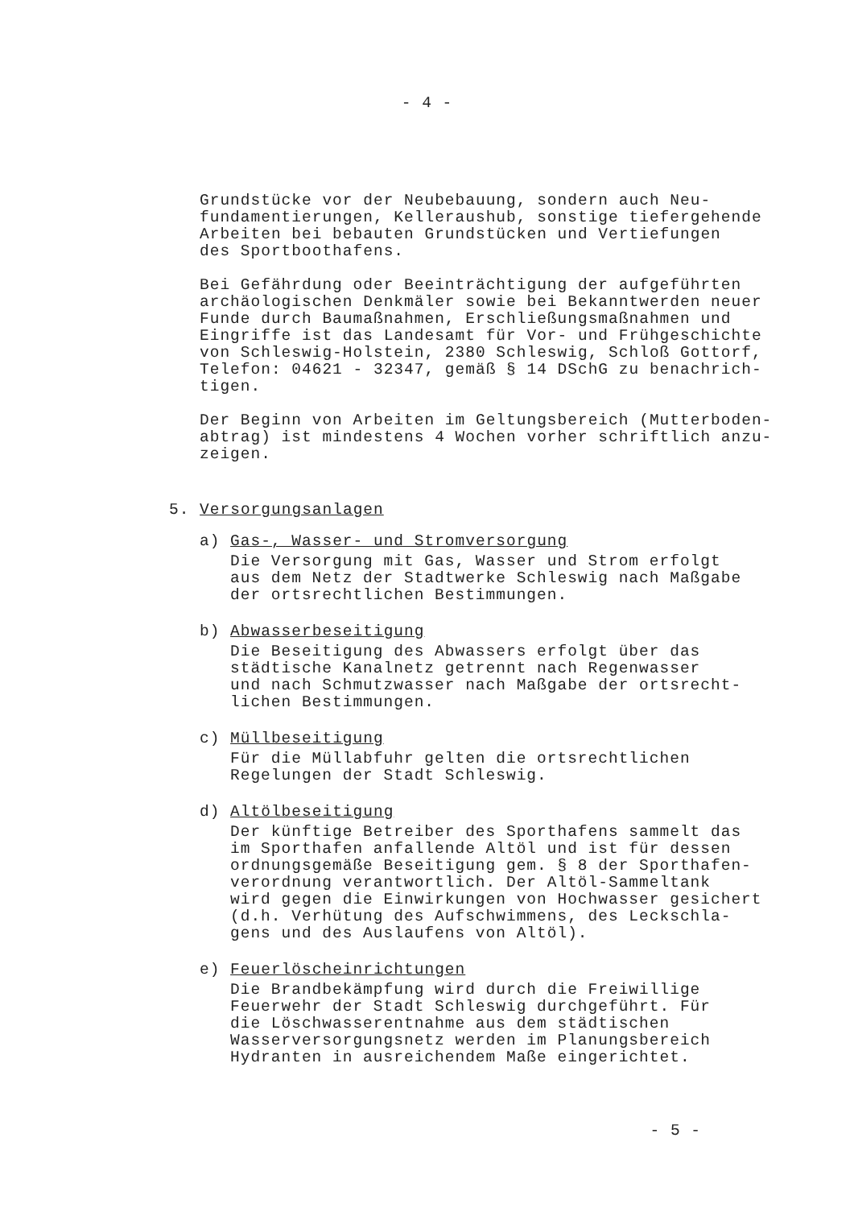- 4 -
Grundstücke vor der Neubebauung, sondern auch Neu-
fundamentierungen, Kelleraushub, sonstige tiefergehende
Arbeiten bei bebauten Grundstücken und Vertiefungen
des Sportboothafens.
Bei Gefährdung oder Beeinträchtigung der aufgeführten
archäologischen Denkmäler sowie bei Bekanntwerden neuer
Funde durch Baumaßnahmen, Erschließungsmaßnahmen und
Eingriffe ist das Landesamt für Vor- und Frühgeschichte
von Schleswig-Holstein, 2380 Schleswig, Schloß Gottorf,
Telefon: 04621 - 32347, gemäß § 14 DSchG zu benachrich-
tigen.
Der Beginn von Arbeiten im Geltungsbereich (Mutterboden-
abtrag) ist mindestens 4 Wochen vorher schriftlich anzu-
zeigen.
5. Versorgungsanlagen
a) Gas-, Wasser- und Stromversorgung
Die Versorgung mit Gas, Wasser und Strom erfolgt
aus dem Netz der Stadtwerke Schleswig nach Maßgabe
der ortsrechtlichen Bestimmungen.
b) Abwasserbeseitigung
Die Beseitigung des Abwassers erfolgt über das
städtische Kanalnetz getrennt nach Regenwasser
und nach Schmutzwasser nach Maßgabe der ortsrecht-
lichen Bestimmungen.
c) Müllbeseitigung
Für die Müllabfuhr gelten die ortsrechtlichen
Regelungen der Stadt Schleswig.
d) Altölbeseitigung
Der künftige Betreiber des Sporthafens sammelt das
im Sporthafen anfallende Altöl und ist für dessen
ordnungsgemäße Beseitigung gem. § 8 der Sporthafen-
verordnung verantwortlich. Der Altöl-Sammeltank
wird gegen die Einwirkungen von Hochwasser gesichert
(d.h. Verhütung des Aufschwimmens, des Leckschla-
gens und des Auslaufens von Altöl).
e) Feuerlöscheinrichtungen
Die Brandbekämpfung wird durch die Freiwillige
Feuerwehr der Stadt Schleswig durchgeführt. Für
die Löschwasserentnahme aus dem städtischen
Wasserversorgungsnetz werden im Planungsbereich
Hydranten in ausreichendem Maße eingerichtet.
- 5 -